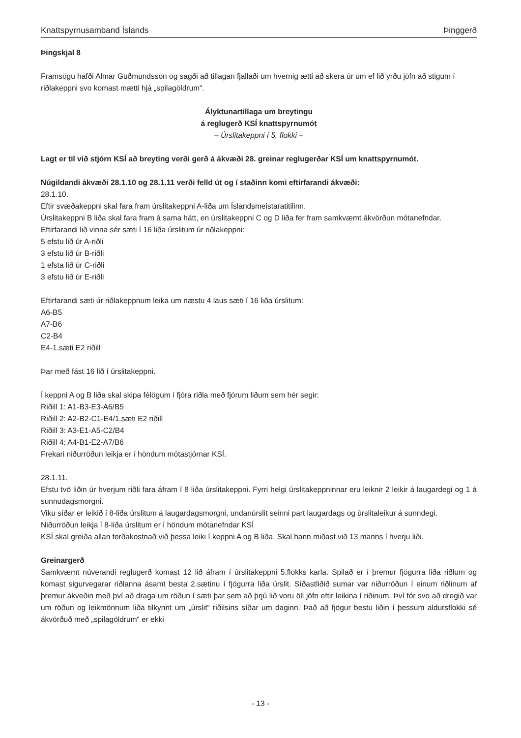Knattspyrnusamband Íslands Þinggerð
Þingskjal 8
Framsögu hafði Almar Guðmundsson og sagði að tillagan fjallaði um hvernig ætti að skera úr um ef lið yrðu jöfn að stigum í riðlakeppni svo komast mætti hjá „spilagöldrum“.
Ályktunartillaga um breytingu
á reglugerð KSÍ knattspyrnumót
– Úrslitakeppni í 5. flokki –
Lagt er til við stjórn KSÍ að breyting verði gerð á ákvæði 28. greinar reglugerðar KSÍ um knattspyrnumót.
Núgildandi ákvæði 28.1.10 og 28.1.11 verði felld út og í staðinn komi eftirfarandi ákvæði:
28.1.10.
Eftir svæðakeppni skal fara fram úrslitakeppni A-liða um Íslandsmeistaratitilinn.
Úrslitakeppni B liða skal fara fram á sama hátt, en úrslitakeppni C og D liða fer fram samkvæmt ákvörðun mótanefndar.
Eftirfarandi lið vinna sér sæti í 16 liða úrslitum úr riðlakeppni:
5 efstu lið úr A-riðli
3 efstu lið úr B-riðli
1 efsta lið úr C-riðli
3 efstu lið úr E-riðli
Eftirfarandi sæti úr riðlakeppnum leika um næstu 4 laus sæti í 16 liða úrslitum:
A6-B5
A7-B6
C2-B4
E4-1.sæti E2 riðill
Þar með fást 16 lið í úrslitakeppni.
Í keppni A og B liða skal skipa félögum í fjóra riðla með fjórum liðum sem hér segir:
Riðill 1: A1-B3-E3-A6/B5
Riðill 2: A2-B2-C1-E4/1.sæti E2 riðill
Riðill 3: A3-E1-A5-C2/B4
Riðill 4: A4-B1-E2-A7/B6
Frekari niðurröðun leikja er í höndum mótastjórnar KSÍ.
28.1.11.
Efstu tvö liðin úr hverjum riðli fara áfram í 8 liða úrslitakeppni. Fyrri helgi úrslitakeppninnar eru leiknir 2 leikir á laugardegi og 1 á sunnudagsmorgni.
Viku síðar er leikið í 8-liða úrslitum á laugardagsmorgni, undanúrslit seinni part laugardags og úrslitaleikur á sunndegi.
Niðurröðun leikja í 8-liða úrslitum er í höndum mótanefndar KSÍ
KSÍ skal greiða allan ferðakostnað við þessa leiki í keppni A og B liða. Skal hann miðast við 13 manns í hverju liði.
Greinargerð
Samkvæmt núverandi reglugerð komast 12 lið áfram í úrslitakeppni 5.flokks karla. Spilað er í þremur fjögurra liða riðlum og komast sigurvegarar riðlanna ásamt besta 2.sætinu í fjögurra liða úrslit. Síðastliðið sumar var niðurröðun í einum riðlinum af þremur ákveðin með því að draga um röðun í sæti þar sem að þrjú lið voru öll jöfn eftir leikina í riðinum. Því fór svo að dregið var um röðun og leikmönnum liða tilkynnt um „úrslit“ riðilsins síðar um daginn. Það að fjögur bestu liðin í þessum aldursflokki sé ákvörðuð með „spilagöldrum“ er ekki
- 13 -